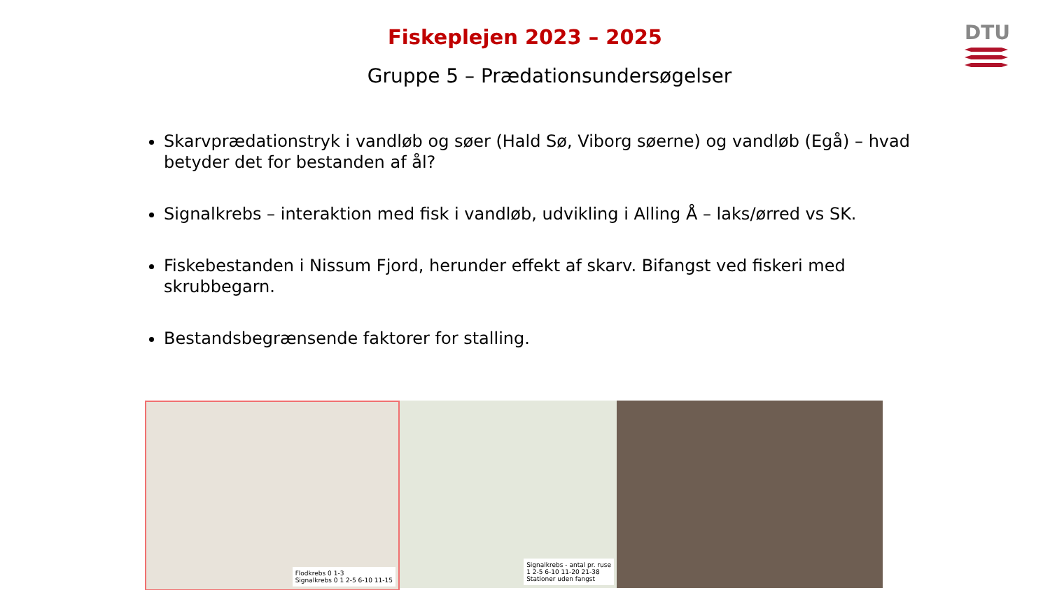DTU
Fiskeplejen 2023 – 2025
Gruppe 5 – Prædationsundersøgelser
Skarvprædationstryk i vandløb og søer (Hald Sø, Viborg søerne) og vandløb (Egå) – hvad betyder det for bestanden af ål?
Signalkrebs – interaktion med fisk i vandløb, udvikling i Alling Å – laks/ørred vs SK.
Fiskebestanden i Nissum Fjord, herunder effekt af skarv. Bifangst ved fiskeri med skrubbegarn.
Bestandsbegrænsende faktorer for stalling.
Flodkrebs 0 1-3
Signalkrebs 0 1 2-5 6-10 11-15
Signalkrebs - antal pr. ruse
1 2-5 6-10 11-20 21-38
Stationer uden fangst